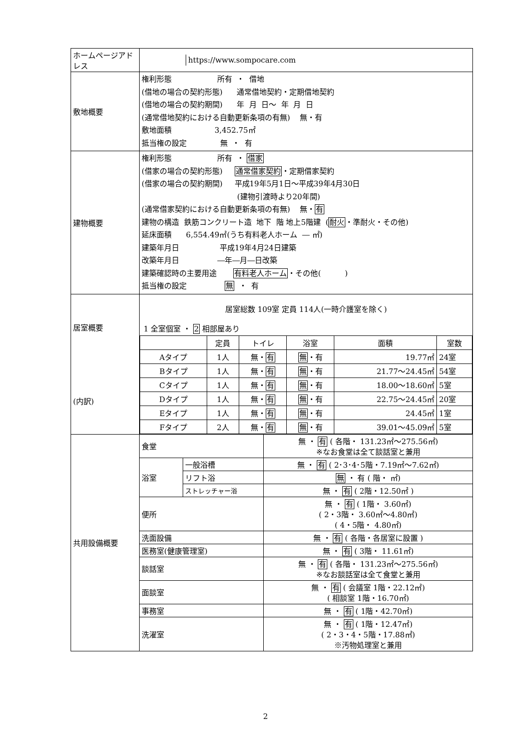| ホームページアドレス | / / https://www.sompocare.com / | | |
| 敷地概要 | 権利形態 所有 ・ 借地 (借地の場合の契約形態) 通常借地契約・定期借地契約 (借地の場合の契約期間) 年 月 日～ 年 月 日 (通常借地契約における自動更新条項の有無) 無・有 敷地面積 3,452.75㎡ 抵当権の設定 無 ・ 有 | | |
| 建物概要 | 権利形態 所有 ・ 借家 (借家の場合の契約形態) 通常借家契約 ・定期借家契約 (借家の場合の契約期間) 平成19年5月1日～平成39年4月30日 (建物引渡時より20年間) (通常借家契約における自動更新条項の有無) 無・ 有 建物の構造 鉄筋コンクリート造 地下 階 地上5階建 ( 耐火 ・準耐火・その他) 延床面積 6,554.49㎡(うち有料老人ホーム ― ㎡) 建築年月日 平成19年4月24日建築 改築年月日 ―年―月―日改築 建築確認時の主要用途 有料老人ホーム ・その他( ) 抵当権の設定 無 ・ 有 | | |
| 居室概要 (内訳) | 居室総数 109室 定員 114人(一時介護室を除く) 1 全室個室 ・ 2 相部屋あり / / 定員 / トイレ / 浴室 / 面積 / 室数 / / Aタイプ / 1人 / 無・ 有 / 無 ・有 / 19.77㎡ / 24室 / / Bタイプ / 1人 / 無・ 有 / 無 ・有 / 21.77～24.45㎡ / 54室 / / Cタイプ / 1人 / 無・ 有 / 無 ・有 / 18.00～18.60㎡ / 5室 / / Dタイプ / 1人 / 無・ 有 / 無 ・有 / 22.75～24.45㎡ / 20室 / / Eタイプ / 1人 / 無・ 有 / 無 ・有 / 24.45㎡ / 1室 / / Fタイプ / 2人 / 無・ 有 / 無 ・有 / 39.01～45.09㎡ / 5室 / | | |
| 共用設備概要 | 食堂 | | 無 ・ 有 ( 各階・ 131.23㎡～275.56㎡) ※なお食堂は全て談話室と兼用 |
| | 浴室 | 一般浴槽 | 無 ・ 有 ( 2･3･4･5階・7.19㎡～7.62㎡) |
| | | リフト浴 | 無 ・ 有 ( 階・ ㎡) |
| | | ストレッチャー浴 | 無 ・ 有 ( 2階・12.50㎡ ) |
| | 便所 | | 無 ・ 有 ( 1階・ 3.60㎡) ( 2・3階・ 3.60㎡～4.80㎡) ( 4・5階・ 4.80㎡) |
| | 洗面設備 | | 無 ・ 有 ( 各階・各居室に設置 ) |
| | 医務室(健康管理室) | | 無 ・ 有 ( 3階・ 11.61㎡) |
| | 談話室 | | 無 ・ 有 ( 各階・ 131.23㎡～275.56㎡) ※なお談話室は全て食堂と兼用 |
| | 面談室 | | 無 ・ 有 ( 会議室 1階・22.12㎡) ( 相談室 1階・16.70㎡) |
| | 事務室 | | 無 ・ 有 ( 1階・42.70㎡) |
| | 洗濯室 | | 無 ・ 有 ( 1階・12.47㎡) ( 2・3・4・5階・17.88㎡) ※汚物処理室と兼用 |
2